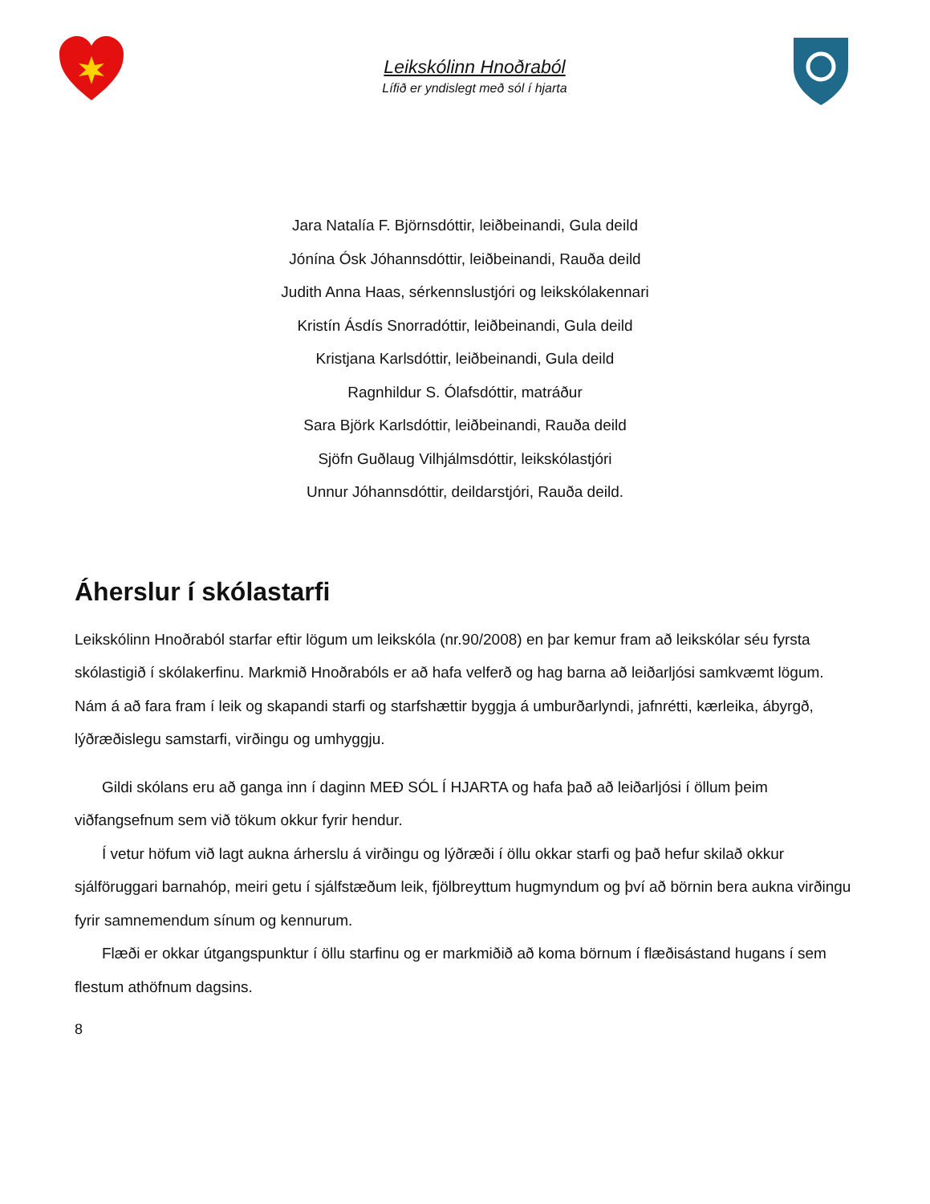Leikskólinn Hnoðraból
Lífið er yndislegt með sól í hjarta
Jara Natalía F. Björnsdóttir, leiðbeinandi, Gula deild
Jónína Ósk Jóhannsdóttir, leiðbeinandi, Rauða deild
Judith Anna Haas, sérkennslustjóri og leikskólakennari
Kristín Ásdís Snorradóttir, leiðbeinandi, Gula deild
Kristjana Karlsdóttir, leiðbeinandi, Gula deild
Ragnhildur S. Ólafsdóttir, matráður
Sara Björk Karlsdóttir, leiðbeinandi, Rauða deild
Sjöfn Guðlaug Vilhjálmsdóttir, leikskólastjóri
Unnur Jóhannsdóttir, deildarstjóri, Rauða deild.
Áherslur í skólastarfi
Leikskólinn Hnoðraból starfar eftir lögum um leikskóla (nr.90/2008) en þar kemur fram að leikskólar séu fyrsta skólastigið í skólakerfinu. Markmið Hnoðrabóls er að hafa velferð og hag barna að leiðarljósi samkvæmt lögum. Nám á að fara fram í leik og skapandi starfi og starfshættir byggja á umburðarlyndi, jafnrétti, kærleika, ábyrgð, lýðræðislegu samstarfi, virðingu og umhyggju.
Gildi skólans eru að ganga inn í daginn MEÐ SÓL Í HJARTA og hafa það að leiðarljósi í öllum þeim viðfangsefnum sem við tökum okkur fyrir hendur.
Í vetur höfum við lagt aukna árherslu á virðingu og lýðræði í öllu okkar starfi og það hefur skilað okkur sjálföruggari barnahóp, meiri getu í sjálfstæðum leik, fjölbreyttum hugmyndum og því að börnin bera aukna virðingu fyrir samnemendum sínum og kennurum.
Flæði er okkar útgangspunktur í öllu starfinu og er markmiðið að koma börnum í flæðisástand hugans í sem flestum athöfnum dagsins.
8